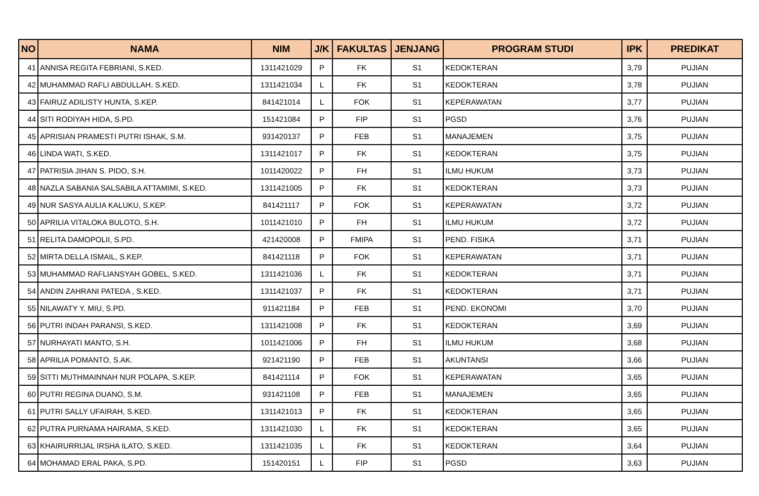| NO | NAMA | NIM | J/K | FAKULTAS | JENJANG | PROGRAM STUDI | IPK | PREDIKAT |
| --- | --- | --- | --- | --- | --- | --- | --- | --- |
| 41 | ANNISA REGITA FEBRIANI, S.KED. | 1311421029 | P | FK | S1 | KEDOKTERAN | 3,79 | PUJIAN |
| 42 | MUHAMMAD RAFLI ABDULLAH, S.KED. | 1311421034 | L | FK | S1 | KEDOKTERAN | 3,78 | PUJIAN |
| 43 | FAIRUZ ADILISTY HUNTA, S.KEP. | 841421014 | L | FOK | S1 | KEPERAWATAN | 3,77 | PUJIAN |
| 44 | SITI RODIYAH HIDA, S.PD. | 151421084 | P | FIP | S1 | PGSD | 3,76 | PUJIAN |
| 45 | APRISIAN PRAMESTI PUTRI ISHAK, S.M. | 931420137 | P | FEB | S1 | MANAJEMEN | 3,75 | PUJIAN |
| 46 | LINDA WATI, S.KED. | 1311421017 | P | FK | S1 | KEDOKTERAN | 3,75 | PUJIAN |
| 47 | PATRISIA JIHAN S. PIDO, S.H. | 1011420022 | P | FH | S1 | ILMU HUKUM | 3,73 | PUJIAN |
| 48 | NAZLA SABANIA SALSABILA ATTAMIMI, S.KED. | 1311421005 | P | FK | S1 | KEDOKTERAN | 3,73 | PUJIAN |
| 49 | NUR SASYA AULIA KALUKU, S.KEP. | 841421117 | P | FOK | S1 | KEPERAWATAN | 3,72 | PUJIAN |
| 50 | APRILIA VITALOKA BULOTO, S.H. | 1011421010 | P | FH | S1 | ILMU HUKUM | 3,72 | PUJIAN |
| 51 | RELITA DAMOPOLII, S.PD. | 421420008 | P | FMIPA | S1 | PEND. FISIKA | 3,71 | PUJIAN |
| 52 | MIRTA DELLA ISMAIL, S.KEP. | 841421118 | P | FOK | S1 | KEPERAWATAN | 3,71 | PUJIAN |
| 53 | MUHAMMAD RAFLIANSYAH GOBEL, S.KED. | 1311421036 | L | FK | S1 | KEDOKTERAN | 3,71 | PUJIAN |
| 54 | ANDIN ZAHRANI PATEDA , S.KED. | 1311421037 | P | FK | S1 | KEDOKTERAN | 3,71 | PUJIAN |
| 55 | NILAWATY Y. MIU, S.PD. | 911421184 | P | FEB | S1 | PEND. EKONOMI | 3,70 | PUJIAN |
| 56 | PUTRI INDAH PARANSI, S.KED. | 1311421008 | P | FK | S1 | KEDOKTERAN | 3,69 | PUJIAN |
| 57 | NURHAYATI MANTO, S.H. | 1011421006 | P | FH | S1 | ILMU HUKUM | 3,68 | PUJIAN |
| 58 | APRILIA POMANTO, S.AK. | 921421190 | P | FEB | S1 | AKUNTANSI | 3,66 | PUJIAN |
| 59 | SITTI MUTHMAINNAH NUR POLAPA, S.KEP. | 841421114 | P | FOK | S1 | KEPERAWATAN | 3,65 | PUJIAN |
| 60 | PUTRI REGINA DUANO, S.M. | 931421108 | P | FEB | S1 | MANAJEMEN | 3,65 | PUJIAN |
| 61 | PUTRI SALLY UFAIRAH, S.KED. | 1311421013 | P | FK | S1 | KEDOKTERAN | 3,65 | PUJIAN |
| 62 | PUTRA PURNAMA HAIRAMA, S.KED. | 1311421030 | L | FK | S1 | KEDOKTERAN | 3,65 | PUJIAN |
| 63 | KHAIRURRIJAL IRSHA ILATO, S.KED. | 1311421035 | L | FK | S1 | KEDOKTERAN | 3,64 | PUJIAN |
| 64 | MOHAMAD ERAL PAKA, S.PD. | 151420151 | L | FIP | S1 | PGSD | 3,63 | PUJIAN |